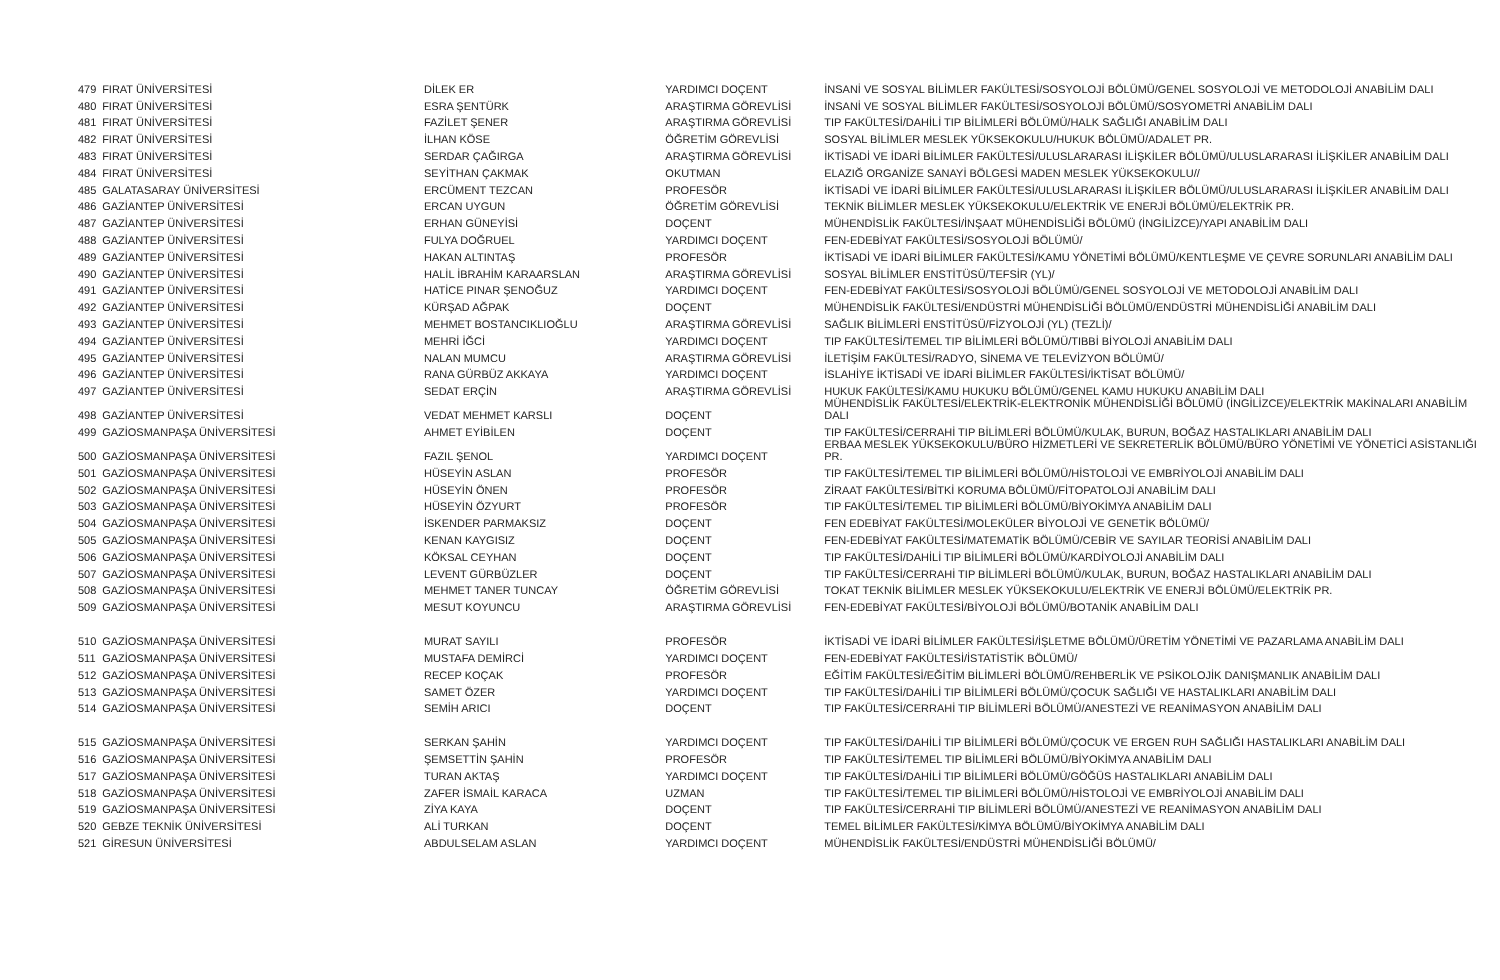| 479 | FIRAT ÜNİVERSİTESİ | DİLEK ER | YARDIMCI DOÇENT | İNSANİ VE SOSYAL BİLİMLER FAKÜLTESİ/SOSYOLOJİ BÖLÜMÜ/GENEL SOSYOLOJİ VE METODOLOJİ ANABİLİM DALI |
| 480 | FIRAT ÜNİVERSİTESİ | ESRA ŞENTÜRK | ARAŞTIRMA GÖREVLİSİ | İNSANİ VE SOSYAL BİLİMLER FAKÜLTESİ/SOSYOLOJİ BÖLÜMÜ/SOSYOMETRİ ANABİLİM DALI |
| 481 | FIRAT ÜNİVERSİTESİ | FAZİLET ŞENER | ARAŞTIRMA GÖREVLİSİ | TIP FAKÜLTESİ/DAHİLİ TIP BİLİMLERİ BÖLÜMÜ/HALK SAĞLIĞI ANABİLİM DALI |
| 482 | FIRAT ÜNİVERSİTESİ | İLHAN KÖSE | ÖĞRETİM GÖREVLİSİ | SOSYAL BİLİMLER MESLEK YÜKSEKOKULU/HUKUK BÖLÜMÜ/ADALET PR. |
| 483 | FIRAT ÜNİVERSİTESİ | SERDAR ÇAĞIRGA | ARAŞTIRMA GÖREVLİSİ | İKTİSADİ VE İDARİ BİLİMLER FAKÜLTESİ/ULUSLARARASI İLİŞKİLER BÖLÜMÜ/ULUSLARARASI İLİŞKİLER ANABİLİM DALI |
| 484 | FIRAT ÜNİVERSİTESİ | SEYİTHAN ÇAKMAK | OKUTMAN | ELAZIĞ ORGANİZE SANAYİ BÖLGESİ MADEN MESLEK YÜKSEKOKULU// |
| 485 | GALATASARAY ÜNİVERSİTESİ | ERCÜMENT TEZCAN | PROFESÖR | İKTİSADİ VE İDARİ BİLİMLER FAKÜLTESİ/ULUSLARARASI İLİŞKİLER BÖLÜMÜ/ULUSLARARASI İLİŞKİLER ANABİLİM DALI |
| 486 | GAZİANTEP ÜNİVERSİTESİ | ERCAN UYGUN | ÖĞRETİM GÖREVLİSİ | TEKNİK BİLİMLER MESLEK YÜKSEKOKULU/ELEKTRİK VE ENERJİ BÖLÜMÜ/ELEKTRİK PR. |
| 487 | GAZİANTEP ÜNİVERSİTESİ | ERHAN GÜNEYİSİ | DOÇENT | MÜHENDİSLİK FAKÜLTESİ/İNŞAAT MÜHENDİSLİĞİ BÖLÜMÜ (İNGİLİZCE)/YAPI ANABİLİM DALI |
| 488 | GAZİANTEP ÜNİVERSİTESİ | FULYA DOĞRUEL | YARDIMCI DOÇENT | FEN-EDEBİYAT FAKÜLTESİ/SOSYOLOJİ BÖLÜMÜ/ |
| 489 | GAZİANTEP ÜNİVERSİTESİ | HAKAN ALTINTAŞ | PROFESÖR | İKTİSADİ VE İDARİ BİLİMLER FAKÜLTESİ/KAMU YÖNETİMİ BÖLÜMÜ/KENTLEŞME VE ÇEVRE SORUNLARI ANABİLİM DALI |
| 490 | GAZİANTEP ÜNİVERSİTESİ | HALİL İBRAHİM KARAARSLAN | ARAŞTIRMA GÖREVLİSİ | SOSYAL BİLİMLER ENSTİTÜSÜ/TEFSİR (YL)/ |
| 491 | GAZİANTEP ÜNİVERSİTESİ | HATİCE PINAR ŞENOĞUZ | YARDIMCI DOÇENT | FEN-EDEBİYAT FAKÜLTESİ/SOSYOLOJİ BÖLÜMÜ/GENEL SOSYOLOJİ VE METODOLOJİ ANABİLİM DALI |
| 492 | GAZİANTEP ÜNİVERSİTESİ | KÜRŞAD AĞPAK | DOÇENT | MÜHENDİSLİK FAKÜLTESİ/ENDÜSTRİ MÜHENDİSLİĞİ BÖLÜMÜ/ENDÜSTRİ MÜHENDİSLİĞİ ANABİLİM DALI |
| 493 | GAZİANTEP ÜNİVERSİTESİ | MEHMET BOSTANCIKLIOĞLU | ARAŞTIRMA GÖREVLİSİ | SAĞLIK BİLİMLERİ ENSTİTÜSÜ/FİZYOLOJİ (YL) (TEZLİ)/ |
| 494 | GAZİANTEP ÜNİVERSİTESİ | MEHRİ İĞCİ | YARDIMCI DOÇENT | TIP FAKÜLTESİ/TEMEL TIP BİLİMLERİ BÖLÜMÜ/TIBBİ BİYOLOJİ ANABİLİM DALI |
| 495 | GAZİANTEP ÜNİVERSİTESİ | NALAN MUMCU | ARAŞTIRMA GÖREVLİSİ | İLETİŞİM FAKÜLTESİ/RADYO, SİNEMA VE TELEVİZYON BÖLÜMÜ/ |
| 496 | GAZİANTEP ÜNİVERSİTESİ | RANA GÜRBÜZ AKKAYA | YARDIMCI DOÇENT | İSLAHİYE İKTİSADİ VE İDARİ BİLİMLER FAKÜLTESİ/İKTİSAT BÖLÜMÜ/ |
| 497 | GAZİANTEP ÜNİVERSİTESİ | SEDAT ERÇİN | ARAŞTIRMA GÖREVLİSİ | HUKUK FAKÜLTESİ/KAMU HUKUKU BÖLÜMÜ/GENEL KAMU HUKUKU ANABİLİM DALI |
| 498 | GAZİANTEP ÜNİVERSİTESİ | VEDAT MEHMET KARSLI | DOÇENT | MÜHENDİSLİK FAKÜLTESİ/ELEKTRİK-ELEKTRONİK MÜHENDİSLİĞİ BÖLÜMÜ (İNGİLİZCE)/ELEKTRİK MAKİNALARI ANABİLİM DALI |
| 499 | GAZİOSMANPAŞA ÜNİVERSİTESİ | AHMET EYİBİLEN | DOÇENT | TIP FAKÜLTESİ/CERRAHİ TIP BİLİMLERİ BÖLÜMÜ/KULAK, BURUN, BOĞAZ HASTALIKLARI ANABİLİM DALI |
| 500 | GAZİOSMANPAŞA ÜNİVERSİTESİ | FAZIL ŞENOL | YARDIMCI DOÇENT | ERBAA MESLEK YÜKSEKOKULU/BÜRO HİZMETLERİ VE SEKRETERLİK BÖLÜMÜ/BÜRO YÖNETİMİ VE YÖNETİCİ ASİSTANLIĞI PR. |
| 501 | GAZİOSMANPAŞA ÜNİVERSİTESİ | HÜSEYİN ASLAN | PROFESÖR | TIP FAKÜLTESİ/TEMEL TIP BİLİMLERİ BÖLÜMÜ/HİSTOLOJİ VE EMBRİYOLOJİ ANABİLİM DALI |
| 502 | GAZİOSMANPAŞA ÜNİVERSİTESİ | HÜSEYİN ÖNEN | PROFESÖR | ZİRAAT FAKÜLTESİ/BİTKİ KORUMA BÖLÜMÜ/FİTOPATOLOJİ ANABİLİM DALI |
| 503 | GAZİOSMANPAŞA ÜNİVERSİTESİ | HÜSEYİN ÖZYURT | PROFESÖR | TIP FAKÜLTESİ/TEMEL TIP BİLİMLERİ BÖLÜMÜ/BİYOKİMYA ANABİLİM DALI |
| 504 | GAZİOSMANPAŞA ÜNİVERSİTESİ | İSKENDER PARMAKSIZ | DOÇENT | FEN EDEBİYAT FAKÜLTESİ/MOLEKÜLER BİYOLOJİ VE GENETİK BÖLÜMÜ/ |
| 505 | GAZİOSMANPAŞA ÜNİVERSİTESİ | KENAN KAYGISIZ | DOÇENT | FEN-EDEBİYAT FAKÜLTESİ/MATEMATİK BÖLÜMÜ/CEBİR VE SAYILAR TEORİSİ ANABİLİM DALI |
| 506 | GAZİOSMANPAŞA ÜNİVERSİTESİ | KÖKSAL CEYHAN | DOÇENT | TIP FAKÜLTESİ/DAHİLİ TIP BİLİMLERİ BÖLÜMÜ/KARDİYOLOJİ ANABİLİM DALI |
| 507 | GAZİOSMANPAŞA ÜNİVERSİTESİ | LEVENT GÜRBÜZLER | DOÇENT | TIP FAKÜLTESİ/CERRAHİ TIP BİLİMLERİ BÖLÜMÜ/KULAK, BURUN, BOĞAZ HASTALIKLARI ANABİLİM DALI |
| 508 | GAZİOSMANPAŞA ÜNİVERSİTESİ | MEHMET TANER TUNCAY | ÖĞRETİM GÖREVLİSİ | TOKAT TEKNİK BİLİMLER MESLEK YÜKSEKOKULU/ELEKTRİK VE ENERJİ BÖLÜMÜ/ELEKTRİK PR. |
| 509 | GAZİOSMANPAŞA ÜNİVERSİTESİ | MESUT KOYUNCU | ARAŞTIRMA GÖREVLİSİ | FEN-EDEBİYAT FAKÜLTESİ/BİYOLOJİ BÖLÜMÜ/BOTANİK ANABİLİM DALI |
| 510 | GAZİOSMANPAŞA ÜNİVERSİTESİ | MURAT SAYILI | PROFESÖR | İKTİSADİ VE İDARİ BİLİMLER FAKÜLTESİ/İŞLETME BÖLÜMÜ/ÜRETİM YÖNETİMİ VE PAZARLAMA ANABİLİM DALI |
| 511 | GAZİOSMANPAŞA ÜNİVERSİTESİ | MUSTAFA DEMİRCİ | YARDIMCI DOÇENT | FEN-EDEBİYAT FAKÜLTESİ/İSTATİSTİK BÖLÜMÜ/ |
| 512 | GAZİOSMANPAŞA ÜNİVERSİTESİ | RECEP KOÇAK | PROFESÖR | EĞİTİM FAKÜLTESİ/EĞİTİM BİLİMLERİ BÖLÜMÜ/REHBERLİK VE PSİKOLOJİK DANIŞMANLIK ANABİLİM DALI |
| 513 | GAZİOSMANPAŞA ÜNİVERSİTESİ | SAMET ÖZER | YARDIMCI DOÇENT | TIP FAKÜLTESİ/DAHİLİ TIP BİLİMLERİ BÖLÜMÜ/ÇOCUK SAĞLIĞI VE HASTALIKLARI ANABİLİM DALI |
| 514 | GAZİOSMANPAŞA ÜNİVERSİTESİ | SEMİH ARICI | DOÇENT | TIP FAKÜLTESİ/CERRAHİ TIP BİLİMLERİ BÖLÜMÜ/ANESTEZİ VE REANİMASYON ANABİLİM DALI |
| 515 | GAZİOSMANPAŞA ÜNİVERSİTESİ | SERKAN ŞAHİN | YARDIMCI DOÇENT | TIP FAKÜLTESİ/DAHİLİ TIP BİLİMLERİ BÖLÜMÜ/ÇOCUK VE ERGEN RUH SAĞLIĞI HASTALIKLARI ANABİLİM DALI |
| 516 | GAZİOSMANPAŞA ÜNİVERSİTESİ | ŞEMSETTİN ŞAHİN | PROFESÖR | TIP FAKÜLTESİ/TEMEL TIP BİLİMLERİ BÖLÜMÜ/BİYOKİMYA ANABİLİM DALI |
| 517 | GAZİOSMANPAŞA ÜNİVERSİTESİ | TURAN AKTAŞ | YARDIMCI DOÇENT | TIP FAKÜLTESİ/DAHİLİ TIP BİLİMLERİ BÖLÜMÜ/GÖĞÜS HASTALIKLARI ANABİLİM DALI |
| 518 | GAZİOSMANPAŞA ÜNİVERSİTESİ | ZAFER İSMAİL KARACA | UZMAN | TIP FAKÜLTESİ/TEMEL TIP BİLİMLERİ BÖLÜMÜ/HİSTOLOJİ VE EMBRİYOLOJİ ANABİLİM DALI |
| 519 | GAZİOSMANPAŞA ÜNİVERSİTESİ | ZİYA KAYA | DOÇENT | TIP FAKÜLTESİ/CERRAHİ TIP BİLİMLERİ BÖLÜMÜ/ANESTEZİ VE REANİMASYON ANABİLİM DALI |
| 520 | GEBZE TEKNİK ÜNİVERSİTESİ | ALİ TURKAN | DOÇENT | TEMEL BİLİMLER FAKÜLTESİ/KİMYA BÖLÜMÜ/BİYOKİMYA ANABİLİM DALI |
| 521 | GİRESUN ÜNİVERSİTESİ | ABDULSELAM ASLAN | YARDIMCI DOÇENT | MÜHENDİSLİK FAKÜLTESİ/ENDÜSTRİ MÜHENDİSLİĞİ BÖLÜMÜ/ |